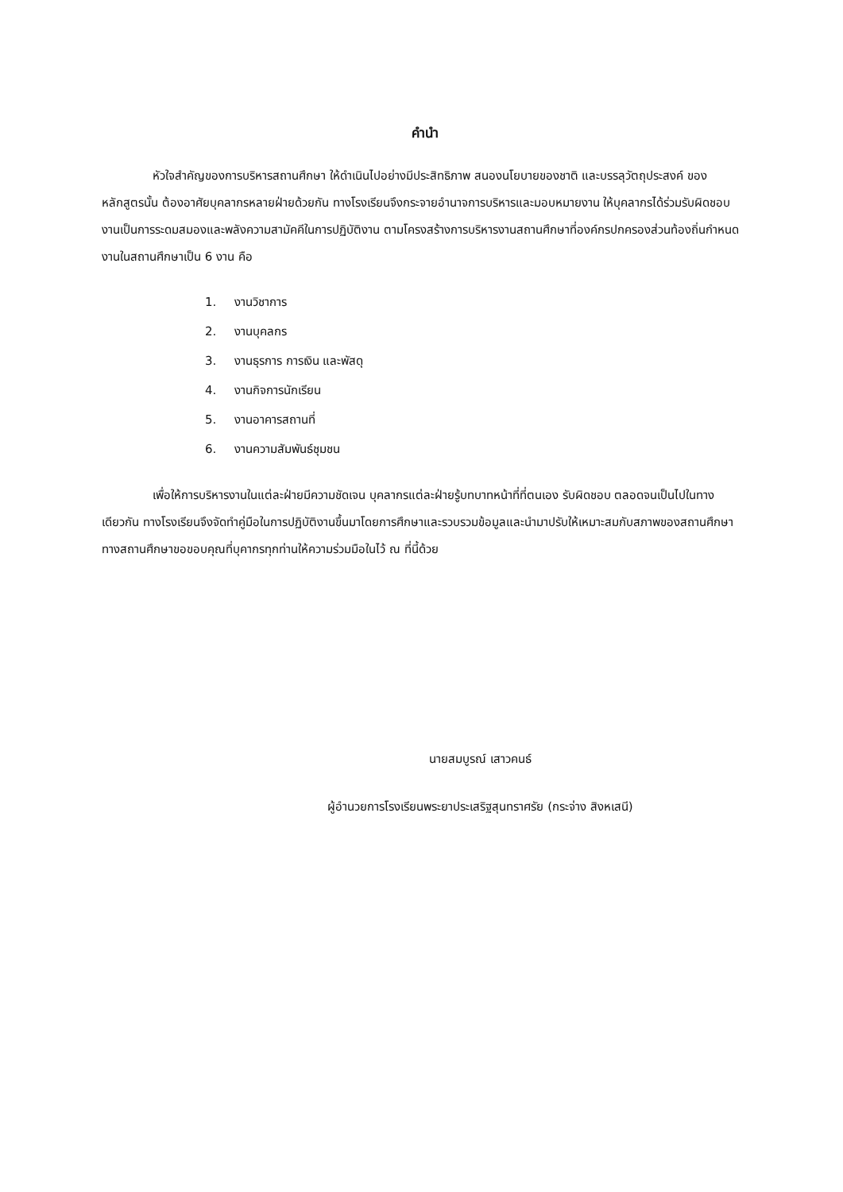คำนำ
หัวใจสำคัญของการบริหารสถานศึกษา ให้ดำเนินไปอย่างมีประสิทธิภาพ สนองนโยบายของชาติ และบรรลุวัตถุประสงค์ ของหลักสูตรนั้น ต้องอาศัยบุคลากรหลายฝ่ายด้วยกัน ทางโรงเรียนจึงกระจายอำนาจการบริหารและมอบหมายงาน ให้บุคลากรได้ร่วมรับผิดชอบงานเป็นการระดมสมองและพลังความสามัคคีในการปฏิบัติงาน ตามโครงสร้างการบริหารงานสถานศึกษาที่องค์กรปกครองส่วนท้องถิ่นกำหนด งานในสถานศึกษาเป็น 6 งาน คือ
1. งานวิชาการ
2. งานบุคลกร
3. งานธุรการ การเงิน และพัสดุ
4. งานกิจการนักเรียน
5. งานอาคารสถานที่
6. งานความสัมพันธ์ชุมชน
เพื่อให้การบริหารงานในแต่ละฝ่ายมีความชัดเจน บุคลากรแต่ละฝ่ายรู้บทบาทหน้าที่ที่ตนเอง รับผิดชอบ ตลอดจนเป็นไปในทางเดียวกัน ทางโรงเรียนจึงจัดทำคู่มือในการปฏิบัติงานขึ้นมาโดยการศึกษาและรวบรวมข้อมูลและนำมาปรับให้เหมาะสมกับสภาพของสถานศึกษา ทางสถานศึกษาขอขอบคุณที่บุคากรทุกท่านให้ความร่วมมือในไว้ ณ ที่นี้ด้วย
นายสมบูรณ์ เสาวคนธ์
ผู้อำนวยการโรงเรียนพระยาประเสริฐสุนทราศรัย (กระจ่าง สิงหเสนี)